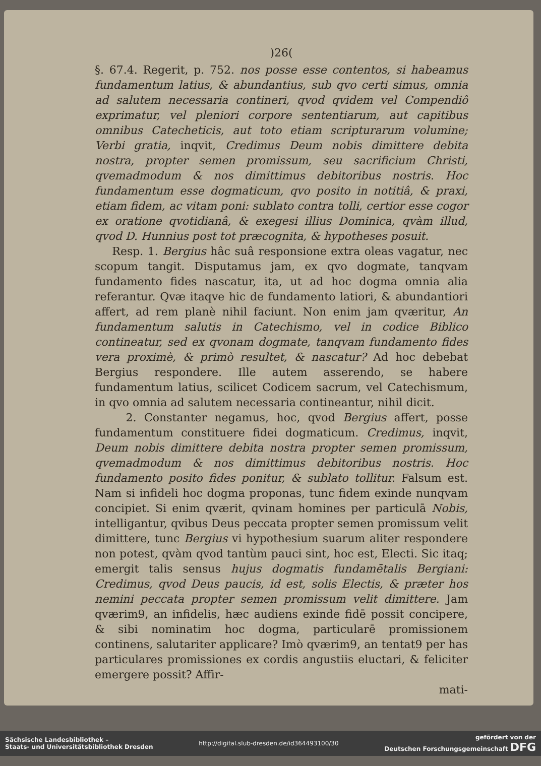)26(
§. 67.4. Regerit, p. 752. nos posse esse contentos, si habeamus fundamentum latius, & abundantius, sub qvo certi simus, omnia ad salutem necessaria contineri, qvod qvidem vel Compendiô exprimatur, vel pleniori corpore sententiarum, aut capitibus omnibus Catecheticis, aut toto etiam scripturarum volumine; Verbi gratia, inqvit, Credimus Deum nobis dimittere debita nostra, propter semen promissum, seu sacrificium Christi, qvemadmodum & nos dimittimus debitoribus nostris. Hoc fundamentum esse dogmaticum, qvo posito in notitiâ, & praxi, etiam fidem, ac vitam poni: sublato contra tolli, certior esse cogor ex oratione qvotidianâ, & exegesi illius Dominica, qvàm illud, qvod D. Hunnius post tot præcognita, & hypotheses posuit.
Resp. 1. Bergius hâc suâ responsione extra oleas vagatur, nec scopum tangit. Disputamus jam, ex qvo dogmate, tanqvam fundamento fides nascatur, ita, ut ad hoc dogma omnia alia referantur. Qvæ itaqve hic de fundamento latiori, & abundantiori affert, ad rem planè nihil faciunt. Non enim jam qværitur, An fundamentum salutis in Catechismo, vel in codice Biblico contineatur, sed ex qvonam dogmate, tanqvam fundamento fides vera proximè, & primò resultet, & nascatur? Ad hoc debebat Bergius respondere. Ille autem asserendo, se habere fundamentum latius, scilicet Codicem sacrum, vel Catechismum, in qvo omnia ad salutem necessaria contineantur, nihil dicit.
2. Constanter negamus, hoc, qvod Bergius affert, posse fundamentum constituere fidei dogmaticum. Credimus, inqvit, Deum nobis dimittere debita nostra propter semen promissum, qvemadmodum & nos dimittimus debitoribus nostris. Hoc fundamento posito fides ponitur, & sublato tollitur. Falsum est. Nam si infideli hoc dogma proponas, tunc fidem exinde nunqvam concipiet. Si enim qværit, qvinam homines per particulā Nobis, intelligantur, qvibus Deus peccata propter semen promissum velit dimittere, tunc Bergius vi hypothesium suarum aliter respondere non potest, qvàm qvod tantùm pauci sint, hoc est, Electi. Sic itaq; emergit talis sensus hujus dogmatis fundamētalis Bergiani: Credimus, qvod Deus paucis, id est, solis Electis, & præter hos nemini peccata propter semen promissum velit dimittere. Jam qværim9, an infidelis, hæc audiens exinde fidē possit concipere, & sibi nominatim hoc dogma, particularē promissionem continens, salutariter applicare? Imò qværim9, an tentat9 per has particulares promissiones ex cordis angustiis eluctari, & feliciter emergere possit? Affir-
mati-
Sächsische Landesbibliothek –
Staats- und Universitätsbibliothek Dresden
http://digital.slub-dresden.de/id364493100/30
gefördert von der
Deutschen Forschungsgemeinschaft DFG